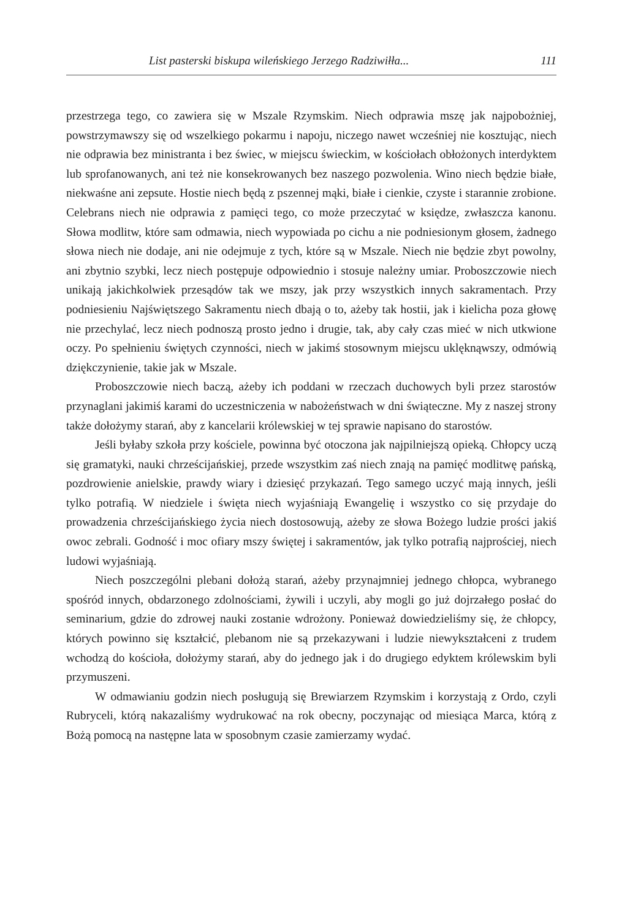List pasterski biskupa wileńskiego Jerzego Radziwiłła... 111
przestrzega tego, co zawiera się w Mszale Rzymskim. Niech odprawia mszę jak najpobożniej, powstrzymawszy się od wszelkiego pokarmu i napoju, niczego nawet wcześniej nie kosztując, niech nie odprawia bez ministranta i bez świec, w miejscu świeckim, w kościołach obłożonych interdyktem lub sprofanowanych, ani też nie konsekrowanych bez naszego pozwolenia. Wino niech będzie białe, niekwaśne ani zepsute. Hostie niech będą z pszennej mąki, białe i cienkie, czyste i starannie zrobione. Celebrans niech nie odprawia z pamięci tego, co może przeczytać w księdze, zwłaszcza kanonu. Słowa modlitw, które sam odmawia, niech wypowiada po cichu a nie podniesionym głosem, żadnego słowa niech nie dodaje, ani nie odejmuje z tych, które są w Mszale. Niech nie będzie zbyt powolny, ani zbytnio szybki, lecz niech postępuje odpowiednio i stosuje należny umiar. Proboszczowie niech unikają jakichkolwiek przesądów tak we mszy, jak przy wszystkich innych sakramentach. Przy podniesieniu Najświętszego Sakramentu niech dbają o to, ażeby tak hostii, jak i kielicha poza głowę nie przechylać, lecz niech podnoszą prosto jedno i drugie, tak, aby cały czas mieć w nich utkwione oczy. Po spełnieniu świętych czynności, niech w jakimś stosownym miejscu uklęknąwszy, odmówią dziękczynienie, takie jak w Mszale.
Proboszczowie niech baczą, ażeby ich poddani w rzeczach duchowych byli przez starostów przynaglani jakimiś karami do uczestniczenia w nabożeństwach w dni świąteczne. My z naszej strony także dołożymy starań, aby z kancelarii królewskiej w tej sprawie napisano do starostów.
Jeśli byłaby szkoła przy kościele, powinna być otoczona jak najpilniejszą opieką. Chłopcy uczą się gramatyki, nauki chrześcijańskiej, przede wszystkim zaś niech znają na pamięć modlitwę pańską, pozdrowienie anielskie, prawdy wiary i dziesięć przykazań. Tego samego uczyć mają innych, jeśli tylko potrafią. W niedziele i święta niech wyjaśniają Ewangelię i wszystko co się przydaje do prowadzenia chrześcijańskiego życia niech dostosowują, ażeby ze słowa Bożego ludzie prości jakiś owoc zebrali. Godność i moc ofiary mszy świętej i sakramentów, jak tylko potrafią najprościej, niech ludowi wyjaśniają.
Niech poszczególni plebani dołożą starań, ażeby przynajmniej jednego chłopca, wybranego spośród innych, obdarzonego zdolnościami, żywili i uczyli, aby mogli go już dojrzałego posłać do seminarium, gdzie do zdrowej nauki zostanie wdrożony. Ponieważ dowiedzieliśmy się, że chłopcy, których powinno się kształcić, plebanom nie są przekazywani i ludzie niewykształceni z trudem wchodzą do kościoła, dołożymy starań, aby do jednego jak i do drugiego edyktem królewskim byli przymuszeni.
W odmawianiu godzin niech posługują się Brewiarzem Rzymskim i korzystają z Ordo, czyli Rubryceli, którą nakazaliśmy wydrukować na rok obecny, poczynając od miesiąca Marca, którą z Bożą pomocą na następne lata w sposobnym czasie zamierzamy wydać.